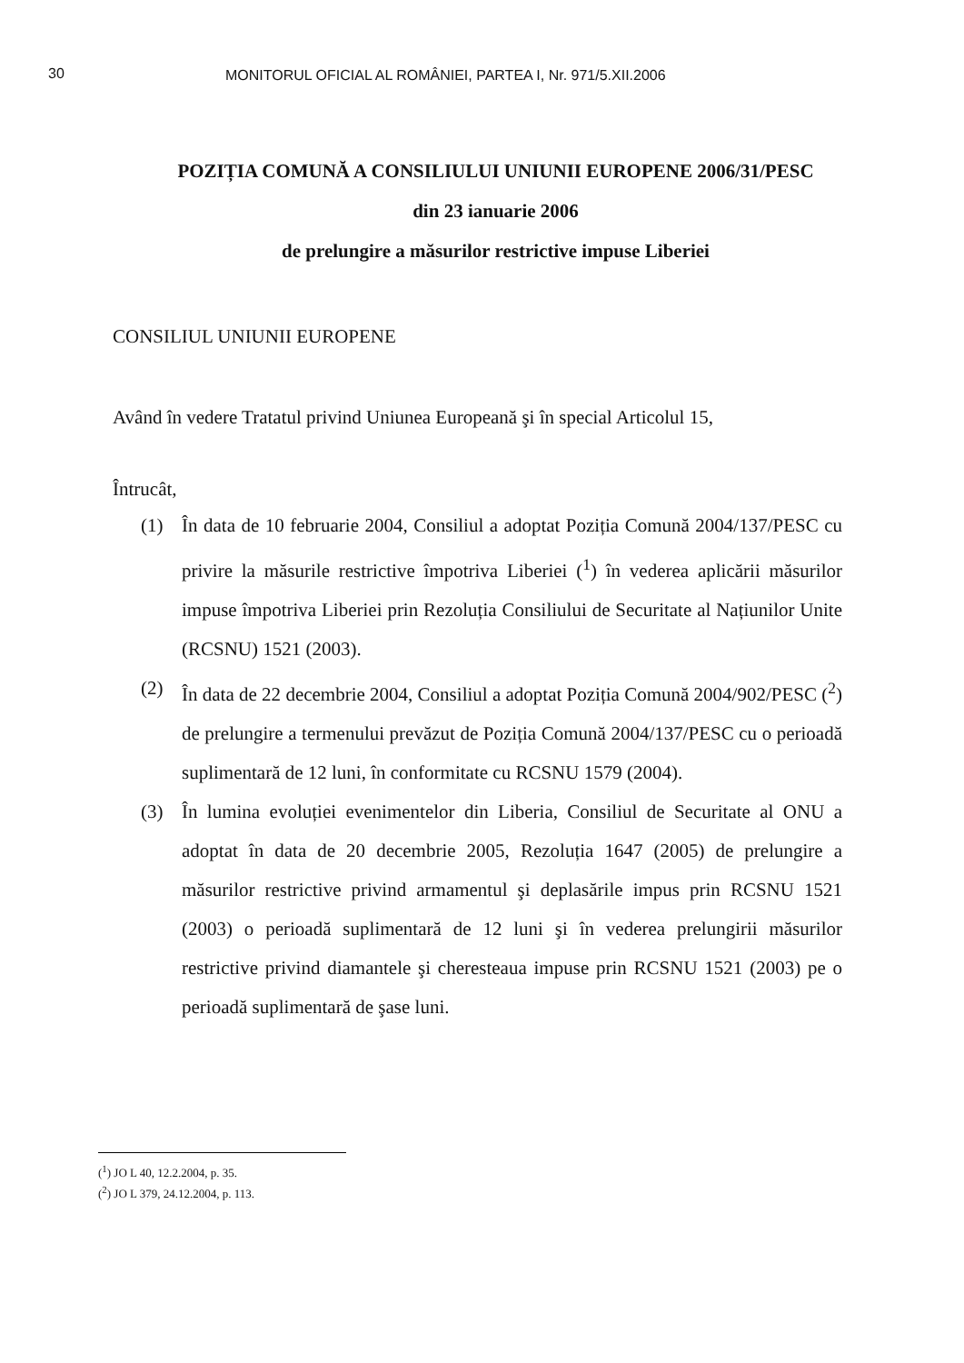30 MONITORUL OFICIAL AL ROMÂNIEI, PARTEA I, Nr. 971/5.XII.2006
POZIȚIA COMUNĂ A CONSILIULUI UNIUNII EUROPENE 2006/31/PESC
din 23 ianuarie 2006
de prelungire a măsurilor restrictive impuse Liberiei
CONSILIUL UNIUNII EUROPENE
Având în vedere Tratatul privind Uniunea Europeană şi în special Articolul 15,
Întrucât,
(1) În data de 10 februarie 2004, Consiliul a adoptat Poziția Comună 2004/137/PESC cu privire la măsurile restrictive împotriva Liberiei (<sup>1</sup>) în vederea aplicării măsurilor impuse împotriva Liberiei prin Rezoluția Consiliului de Securitate al Națiunilor Unite (RCSNU) 1521 (2003).
(2) În data de 22 decembrie 2004, Consiliul a adoptat Poziția Comună 2004/902/PESC (<sup>2</sup>) de prelungire a termenului prevăzut de Poziția Comună 2004/137/PESC cu o perioadă suplimentară de 12 luni, în conformitate cu RCSNU 1579 (2004).
(3) În lumina evoluției evenimentelor din Liberia, Consiliul de Securitate al ONU a adoptat în data de 20 decembrie 2005, Rezoluția 1647 (2005) de prelungire a măsurilor restrictive privind armamentul şi deplasările impus prin RCSNU 1521 (2003) o perioadă suplimentară de 12 luni şi în vederea prelungirii măsurilor restrictive privind diamantele şi cheresteaua impuse prin RCSNU 1521 (2003) pe o perioadă suplimentară de şase luni.
(<sup>1</sup>) JO L 40, 12.2.2004, p. 35.
(<sup>2</sup>) JO L 379, 24.12.2004, p. 113.